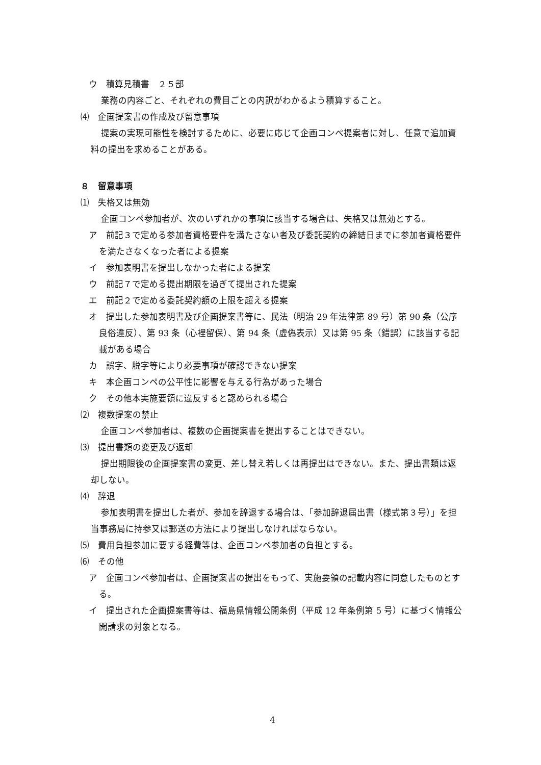ウ　積算見積書　２５部
業務の内容ごと、それぞれの費目ごとの内訳がわかるよう積算すること。
⑷　企画提案書の作成及び留意事項
提案の実現可能性を検討するために、必要に応じて企画コンペ提案者に対し、任意で追加資料の提出を求めることがある。
８　留意事項
⑴　失格又は無効
企画コンペ参加者が、次のいずれかの事項に該当する場合は、失格又は無効とする。
ア　前記３で定める参加者資格要件を満たさない者及び委託契約の締結日までに参加者資格要件を満たさなくなった者による提案
イ　参加表明書を提出しなかった者による提案
ウ　前記７で定める提出期限を過ぎて提出された提案
エ　前記２で定める委託契約額の上限を超える提案
オ　提出した参加表明書及び企画提案書等に、民法（明治 29 年法律第 89 号）第 90 条（公序良俗違反）、第 93 条（心裡留保）、第 94 条（虚偽表示）又は第 95 条（錯誤）に該当する記載がある場合
カ　誤字、脱字等により必要事項が確認できない提案
キ　本企画コンペの公平性に影響を与える行為があった場合
ク　その他本実施要領に違反すると認められる場合
⑵　複数提案の禁止
企画コンペ参加者は、複数の企画提案書を提出することはできない。
⑶　提出書類の変更及び返却
提出期限後の企画提案書の変更、差し替え若しくは再提出はできない。また、提出書類は返却しない。
⑷　辞退
参加表明書を提出した者が、参加を辞退する場合は、「参加辞退届出書（様式第３号）」を担当事務局に持参又は郵送の方法により提出しなければならない。
⑸　費用負担参加に要する経費等は、企画コンペ参加者の負担とする。
⑹　その他
ア　企画コンペ参加者は、企画提案書の提出をもって、実施要領の記載内容に同意したものとする。
イ　提出された企画提案書等は、福島県情報公開条例（平成 12 年条例第 5 号）に基づく情報公開請求の対象となる。
4